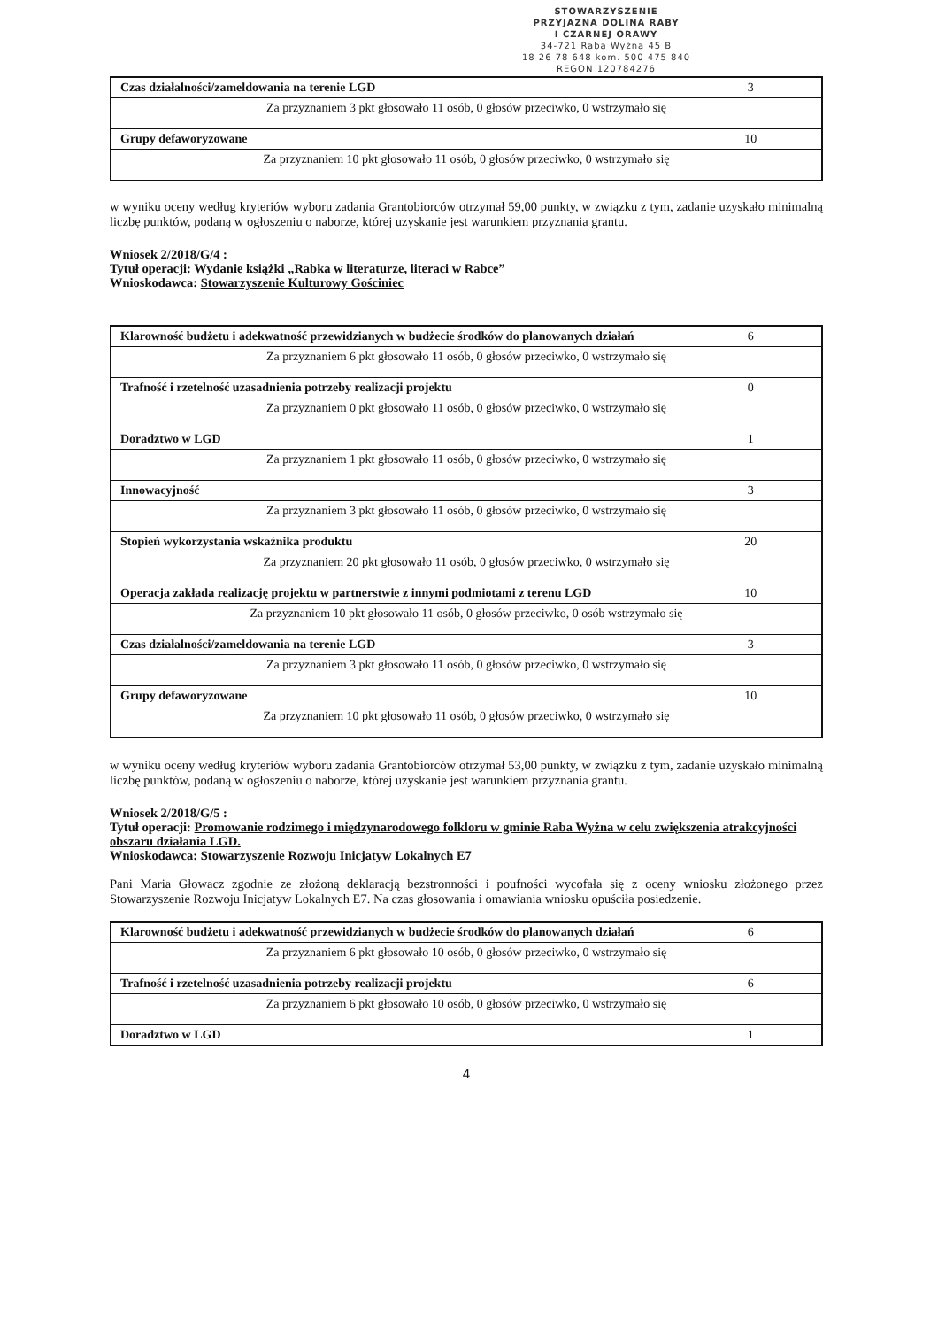STOWARZYSZENIE
PRZYJAZNA DOLINA RABY
I CZARNEJ ORAWY
34-721 Raba Wyżna 45 B
18 26 78 648 kom. 500 475 840
REGON 120784276
| Czas działalności/zameldowania na terenie LGD | 3 |
| Za przyznaniem 3 pkt głosowało 11 osób, 0 głosów przeciwko, 0 wstrzymało się | |
| Grupy defaworyzowane | 10 |
| Za przyznaniem 10 pkt głosowało 11 osób, 0 głosów przeciwko, 0 wstrzymało się | |
w wyniku oceny według kryteriów wyboru zadania Grantobiorców otrzymał 59,00 punkty, w związku z tym, zadanie uzyskało minimalną liczbę punktów, podaną w ogłoszeniu o naborze, której uzyskanie jest warunkiem przyznania grantu.
Wniosek 2/2018/G/4 :
Tytuł operacji: Wydanie książki „Rabka w literaturze, literaci w Rabce”
Wnioskodawca: Stowarzyszenie Kulturowy Gościniec
| Klarowność budżetu i adekwatność przewidzianych w budżecie środków do planowanych działań | 6 |
| Za przyznaniem 6 pkt głosowało 11 osób, 0 głosów przeciwko, 0 wstrzymało się | |
| Trafność i rzetelność uzasadnienia potrzeby realizacji projektu | 0 |
| Za przyznaniem 0 pkt głosowało 11 osób, 0 głosów przeciwko, 0 wstrzymało się | |
| Doradztwo w LGD | 1 |
| Za przyznaniem 1 pkt głosowało 11 osób, 0 głosów przeciwko, 0 wstrzymało się | |
| Innowacyjność | 3 |
| Za przyznaniem 3 pkt głosowało 11 osób, 0 głosów przeciwko, 0 wstrzymało się | |
| Stopień wykorzystania wskaźnika produktu | 20 |
| Za przyznaniem 20 pkt głosowało 11 osób, 0 głosów przeciwko, 0 wstrzymało się | |
| Operacja zakłada realizację projektu w partnerstwie z innymi podmiotami z terenu LGD | 10 |
| Za przyznaniem 10 pkt głosowało 11 osób, 0 głosów przeciwko, 0 osób wstrzymało się | |
| Czas działalności/zameldowania na terenie LGD | 3 |
| Za przyznaniem 3 pkt głosowało 11 osób, 0 głosów przeciwko, 0 wstrzymało się | |
| Grupy defaworyzowane | 10 |
| Za przyznaniem 10 pkt głosowało 11 osób, 0 głosów przeciwko, 0 wstrzymało się | |
w wyniku oceny według kryteriów wyboru zadania Grantobiorców otrzymał 53,00 punkty, w związku z tym, zadanie uzyskało minimalną liczbę punktów, podaną w ogłoszeniu o naborze, której uzyskanie jest warunkiem przyznania grantu.
Wniosek 2/2018/G/5 :
Tytuł operacji: Promowanie rodzimego i międzynarodowego folkloru w gminie Raba Wyżna w celu zwiększenia atrakcyjności obszaru działania LGD.
Wnioskodawca: Stowarzyszenie Rozwoju Inicjatyw Lokalnych E7
Pani Maria Głowacz zgodnie ze złożoną deklaracją bezstronności i poufności wycofała się z oceny wniosku złożonego przez Stowarzyszenie Rozwoju Inicjatyw Lokalnych E7. Na czas głosowania i omawiania wniosku opuściła posiedzenie.
| Klarowność budżetu i adekwatność przewidzianych w budżecie środków do planowanych działań | 6 |
| Za przyznaniem 6 pkt głosowało 10 osób, 0 głosów przeciwko, 0 wstrzymało się | |
| Trafność i rzetelność uzasadnienia potrzeby realizacji projektu | 6 |
| Za przyznaniem 6 pkt głosowało 10 osób, 0 głosów przeciwko, 0 wstrzymało się | |
| Doradztwo w LGD | 1 |
4